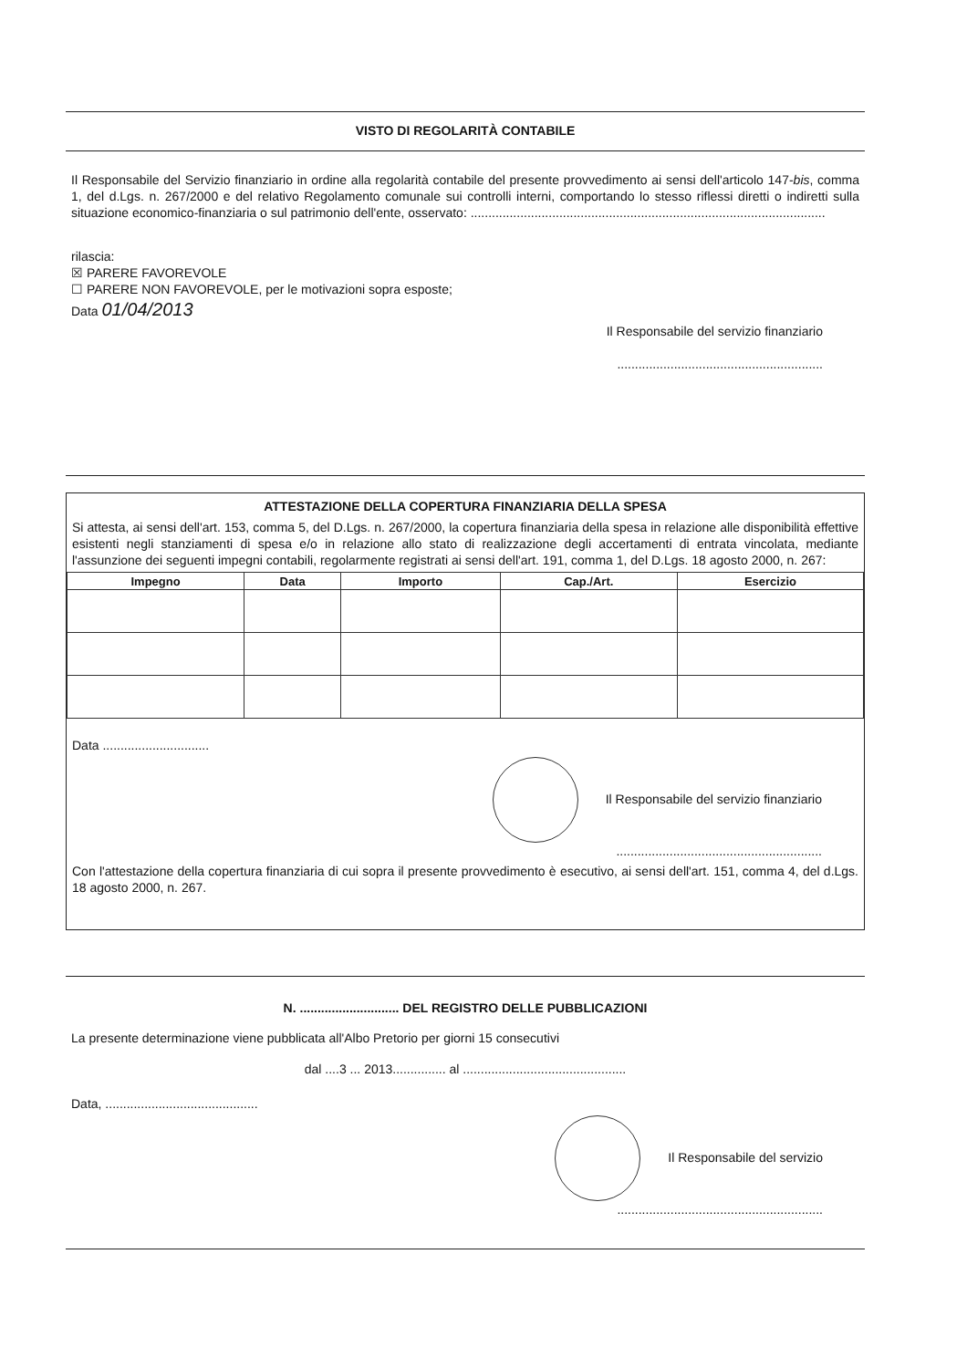VISTO DI REGOLARITÀ CONTABILE
Il Responsabile del Servizio finanziario in ordine alla regolarità contabile del presente provvedimento ai sensi dell'articolo 147-bis, comma 1, del d.Lgs. n. 267/2000 e del relativo Regolamento comunale sui controlli interni, comportando lo stesso riflessi diretti o indiretti sulla situazione economico-finanziaria o sul patrimonio dell'ente, osservato: ....................................................................................................
rilascia:
☒ PARERE FAVOREVOLE
☐ PARERE NON FAVOREVOLE, per le motivazioni sopra esposte;
Data 01/04/2013
Il Responsabile del servizio finanziario
..........................................................
ATTESTAZIONE DELLA COPERTURA FINANZIARIA DELLA SPESA
Si attesta, ai sensi dell'art. 153, comma 5, del D.Lgs. n. 267/2000, la copertura finanziaria della spesa in relazione alle disponibilità effettive esistenti negli stanziamenti di spesa e/o in relazione allo stato di realizzazione degli accertamenti di entrata vincolata, mediante l'assunzione dei seguenti impegni contabili, regolarmente registrati ai sensi dell'art. 191, comma 1, del D.Lgs. 18 agosto 2000, n. 267:
| Impegno | Data | Importo | Cap./Art. | Esercizio |
| --- | --- | --- | --- | --- |
Data ..............................
Il Responsabile del servizio finanziario
..........................................................
Con l'attestazione della copertura finanziaria di cui sopra il presente provvedimento è esecutivo, ai sensi dell'art. 151, comma 4, del d.Lgs. 18 agosto 2000, n. 267.
N. ............................ DEL REGISTRO DELLE PUBBLICAZIONI
La presente determinazione viene pubblicata all'Albo Pretorio per giorni 15 consecutivi
dal ....3 ... 2013............... al ..............................................
Data, ...........................................
Il Responsabile del servizio
..........................................................